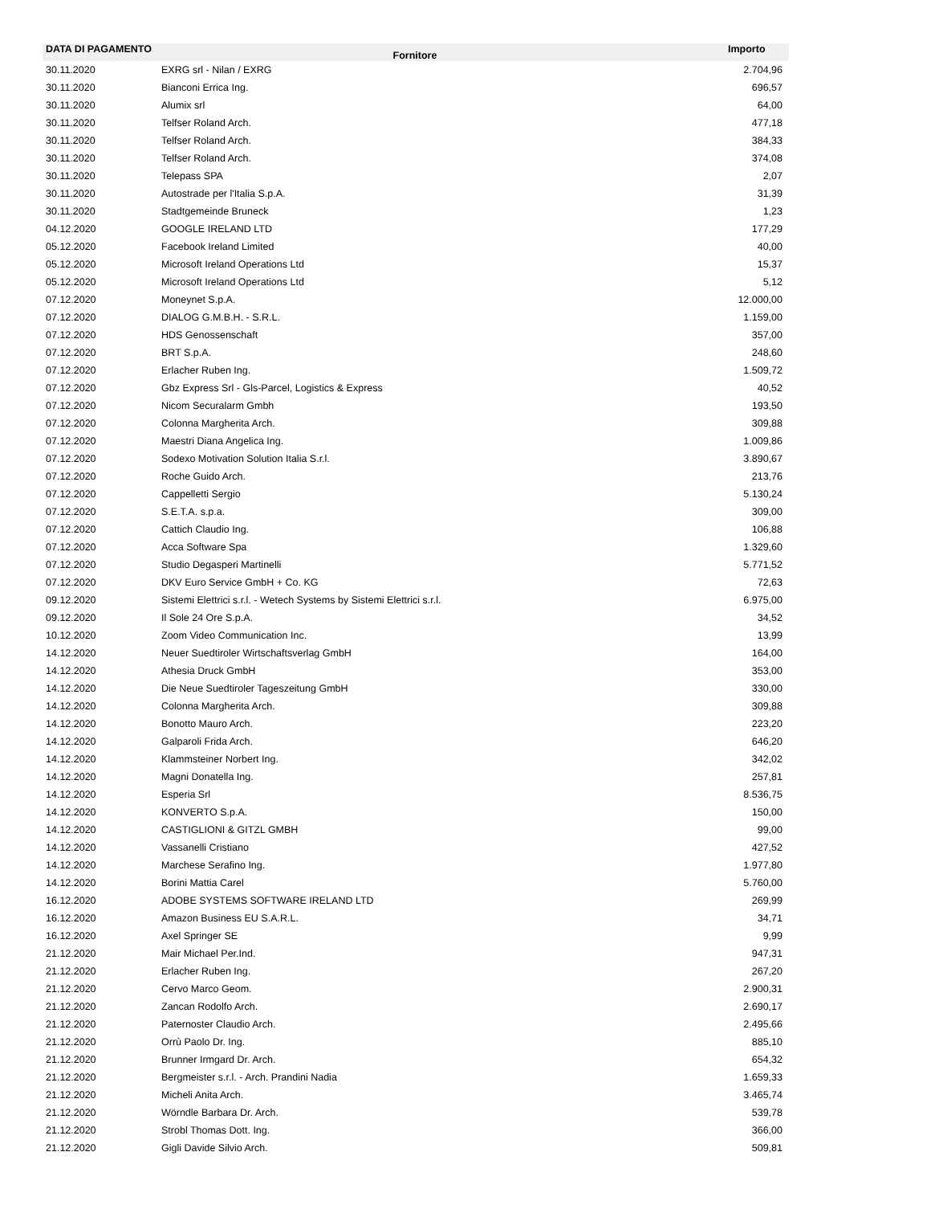| DATA DI PAGAMENTO | Fornitore | Importo |
| --- | --- | --- |
| 30.11.2020 | EXRG srl - Nilan / EXRG | 2.704,96 |
| 30.11.2020 | Bianconi Errica Ing. | 696,57 |
| 30.11.2020 | Alumix srl | 64,00 |
| 30.11.2020 | Telfser Roland Arch. | 477,18 |
| 30.11.2020 | Telfser Roland Arch. | 384,33 |
| 30.11.2020 | Telfser Roland Arch. | 374,08 |
| 30.11.2020 | Telepass SPA | 2,07 |
| 30.11.2020 | Autostrade per l'Italia S.p.A. | 31,39 |
| 30.11.2020 | Stadtgemeinde Bruneck | 1,23 |
| 04.12.2020 | GOOGLE IRELAND LTD | 177,29 |
| 05.12.2020 | Facebook Ireland Limited | 40,00 |
| 05.12.2020 | Microsoft Ireland Operations Ltd | 15,37 |
| 05.12.2020 | Microsoft Ireland Operations Ltd | 5,12 |
| 07.12.2020 | Moneynet S.p.A. | 12.000,00 |
| 07.12.2020 | DIALOG G.M.B.H. - S.R.L. | 1.159,00 |
| 07.12.2020 | HDS Genossenschaft | 357,00 |
| 07.12.2020 | BRT S.p.A. | 248,60 |
| 07.12.2020 | Erlacher Ruben Ing. | 1.509,72 |
| 07.12.2020 | Gbz Express Srl - Gls-Parcel, Logistics & Express | 40,52 |
| 07.12.2020 | Nicom Securalarm Gmbh | 193,50 |
| 07.12.2020 | Colonna Margherita Arch. | 309,88 |
| 07.12.2020 | Maestri Diana Angelica Ing. | 1.009,86 |
| 07.12.2020 | Sodexo Motivation Solution Italia S.r.l. | 3.890,67 |
| 07.12.2020 | Roche Guido Arch. | 213,76 |
| 07.12.2020 | Cappelletti Sergio | 5.130,24 |
| 07.12.2020 | S.E.T.A. s.p.a. | 309,00 |
| 07.12.2020 | Cattich Claudio Ing. | 106,88 |
| 07.12.2020 | Acca Software Spa | 1.329,60 |
| 07.12.2020 | Studio Degasperi Martinelli | 5.771,52 |
| 07.12.2020 | DKV Euro Service GmbH + Co. KG | 72,63 |
| 09.12.2020 | Sistemi Elettrici s.r.l. - Wetech Systems by Sistemi Elettrici s.r.l. | 6.975,00 |
| 09.12.2020 | Il Sole 24 Ore S.p.A. | 34,52 |
| 10.12.2020 | Zoom Video Communication Inc. | 13,99 |
| 14.12.2020 | Neuer Suedtiroler Wirtschaftsverlag GmbH | 164,00 |
| 14.12.2020 | Athesia Druck GmbH | 353,00 |
| 14.12.2020 | Die Neue Suedtiroler Tageszeitung GmbH | 330,00 |
| 14.12.2020 | Colonna Margherita Arch. | 309,88 |
| 14.12.2020 | Bonotto Mauro Arch. | 223,20 |
| 14.12.2020 | Galparoli Frida Arch. | 646,20 |
| 14.12.2020 | Klammsteiner Norbert Ing. | 342,02 |
| 14.12.2020 | Magni Donatella Ing. | 257,81 |
| 14.12.2020 | Esperia Srl | 8.536,75 |
| 14.12.2020 | KONVERTO S.p.A. | 150,00 |
| 14.12.2020 | CASTIGLIONI & GITZL GMBH | 99,00 |
| 14.12.2020 | Vassanelli Cristiano | 427,52 |
| 14.12.2020 | Marchese Serafino Ing. | 1.977,80 |
| 14.12.2020 | Borini Mattia Carel | 5.760,00 |
| 16.12.2020 | ADOBE SYSTEMS SOFTWARE IRELAND LTD | 269,99 |
| 16.12.2020 | Amazon Business EU S.A.R.L. | 34,71 |
| 16.12.2020 | Axel Springer SE | 9,99 |
| 21.12.2020 | Mair Michael Per.Ind. | 947,31 |
| 21.12.2020 | Erlacher Ruben Ing. | 267,20 |
| 21.12.2020 | Cervo Marco Geom. | 2.900,31 |
| 21.12.2020 | Zancan Rodolfo Arch. | 2.690,17 |
| 21.12.2020 | Paternoster Claudio Arch. | 2.495,66 |
| 21.12.2020 | Orrù Paolo Dr. Ing. | 885,10 |
| 21.12.2020 | Brunner Irmgard Dr. Arch. | 654,32 |
| 21.12.2020 | Bergmeister s.r.l. - Arch. Prandini Nadia | 1.659,33 |
| 21.12.2020 | Micheli Anita Arch. | 3.465,74 |
| 21.12.2020 | Wörndle Barbara Dr. Arch. | 539,78 |
| 21.12.2020 | Strobl Thomas Dott. Ing. | 366,00 |
| 21.12.2020 | Gigli Davide Silvio Arch. | 509,81 |